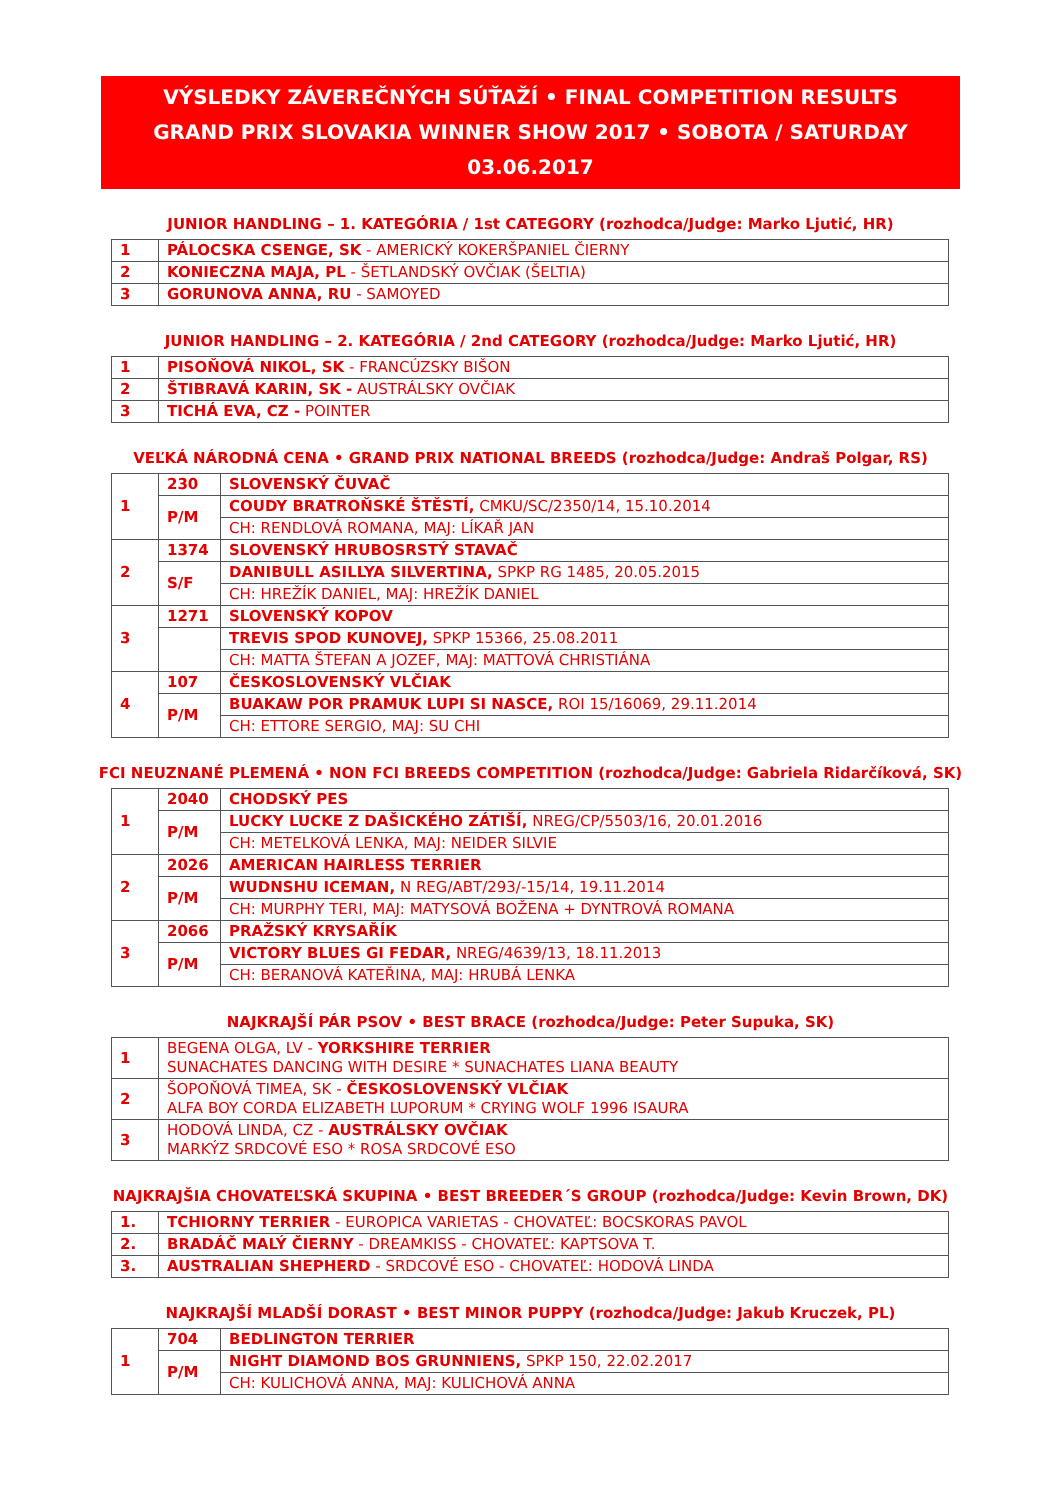VÝSLEDKY ZÁVEREČNÝCH SÚŤAŽÍ • FINAL COMPETITION RESULTS
GRAND PRIX SLOVAKIA WINNER SHOW 2017 • SOBOTA / SATURDAY 03.06.2017
JUNIOR HANDLING – 1. KATEGÓRIA / 1st CATEGORY (rozhodca/Judge: Marko Ljutić, HR)
| 1 | PÁLOCSKA CSENGE, SK - AMERICKÝ KOKERŠPANIEL ČIERNY |
| 2 | KONIECZNA MAJA, PL - ŠETLANDSKÝ OVČIAK (ŠELTIA) |
| 3 | GORUNOVA ANNA, RU - SAMOYED |
JUNIOR HANDLING – 2. KATEGÓRIA / 2nd CATEGORY (rozhodca/Judge: Marko Ljutić, HR)
| 1 | PISOŇOVÁ NIKOL, SK - FRANCÚZSKY BIŠON |
| 2 | ŠTIBRAVÁ KARIN, SK - AUSTRÁLSKY OVČIAK |
| 3 | TICHÁ EVA, CZ - POINTER |
VEĽKÁ NÁRODNÁ CENA • GRAND PRIX NATIONAL BREEDS (rozhodca/Judge: Andraš Polgar, RS)
| 1 | 230 | SLOVENSKÝ ČUVAČ |
| | P/M | COUDY BRATROŇSKÉ ŠTĚSTÍ, CMKU/SC/2350/14, 15.10.2014 |
| | | CH: RENDLOVÁ ROMANA, MAJ: LÍKAŘ JAN |
| 2 | 1374 | SLOVENSKÝ HRUBOSRSTÝ STAVAČ |
| | S/F | DANIBULL ASILLYA SILVERTINA, SPKP RG 1485, 20.05.2015 |
| | | CH: HREŽÍK DANIEL, MAJ: HREŽÍK DANIEL |
| 3 | 1271 | SLOVENSKÝ KOPOV |
| | | TREVIS SPOD KUNOVEJ, SPKP 15366, 25.08.2011 |
| | | CH: MATTA ŠTEFAN A JOZEF, MAJ: MATTOVÁ CHRISTIÁNA |
| 4 | 107 | ČESKOSLOVENSKÝ VLČIAK |
| | P/M | BUAKAW POR PRAMUK LUPI SI NASCE, ROI 15/16069, 29.11.2014 |
| | | CH: ETTORE SERGIO, MAJ: SU CHI |
FCI NEUZNANÉ PLEMENÁ • NON FCI BREEDS COMPETITION (rozhodca/Judge: Gabriela Ridarčíková, SK)
| 1 | 2040 | CHODSKÝ PES |
| | P/M | LUCKY LUCKE Z DAŠICKÉHO ZÁTIŠÍ, NREG/CP/5503/16, 20.01.2016 |
| | | CH: METELKOVÁ LENKA, MAJ: NEIDER SILVIE |
| 2 | 2026 | AMERICAN HAIRLESS TERRIER |
| | P/M | WUDNSHU ICEMAN, N REG/ABT/293/-15/14, 19.11.2014 |
| | | CH: MURPHY TERI, MAJ: MATYSOVÁ BOŽENA + DYNTROVÁ ROMANA |
| 3 | 2066 | PRAŽSKÝ KRYSAŘÍK |
| | P/M | VICTORY BLUES GI FEDAR, NREG/4639/13, 18.11.2013 |
| | | CH: BERANOVÁ KATEŘINA, MAJ: HRUBÁ LENKA |
NAJKRAJŠÍ PÁR PSOV • BEST BRACE (rozhodca/Judge: Peter Supuka, SK)
| 1 | BEGENA OLGA, LV - YORKSHIRE TERRIER SUNACHATES DANCING WITH DESIRE * SUNACHATES LIANA BEAUTY |
| 2 | ŠOPOŇOVÁ TIMEA, SK - ČESKOSLOVENSKÝ VLČIAK ALFA BOY CORDA ELIZABETH LUPORUM * CRYING WOLF 1996 ISAURA |
| 3 | HODOVÁ LINDA, CZ - AUSTRÁLSKY OVČIAK MARKÝZ SRDCOVÉ ESO * ROSA SRDCOVÉ ESO |
NAJKRAJŠIA CHOVATEĽSKÁ SKUPINA • BEST BREEDER´S GROUP (rozhodca/Judge: Kevin Brown, DK)
| 1. | TCHIORNY TERRIER - EUROPICA VARIETAS - CHOVATEĽ: BOCSKORAS PAVOL |
| 2. | BRADÁČ MALÝ ČIERNY - DREAMKISS - CHOVATEĽ: KAPTSOVA T. |
| 3. | AUSTRALIAN SHEPHERD - SRDCOVÉ ESO - CHOVATEĽ: HODOVÁ LINDA |
NAJKRAJŠÍ MLADŠÍ DORAST • BEST MINOR PUPPY (rozhodca/Judge: Jakub Kruczek, PL)
| 1 | 704 | BEDLINGTON TERRIER |
| | P/M | NIGHT DIAMOND BOS GRUNNIENS, SPKP 150, 22.02.2017 |
| | | CH: KULICHOVÁ ANNA, MAJ: KULICHOVÁ ANNA |